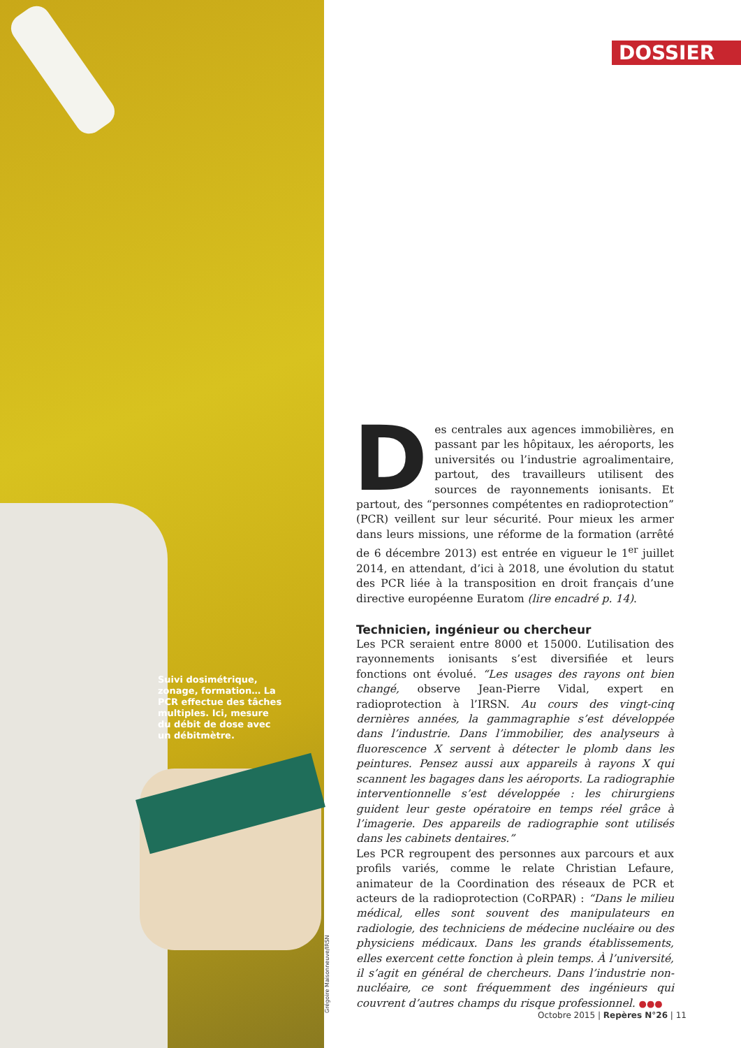DOSSIER
Suivi dosimétrique, zonage, formation… La PCR effectue des tâches multiples. Ici, mesure du débit de dose avec un débitmètre.
Grégoire Maisonneuve/IRSN
Des centrales aux agences immobilières, en passant par les hôpitaux, les aéroports, les universités ou l’industrie agroalimentaire, partout, des travailleurs utilisent des sources de rayonnements ionisants. Et partout, des “personnes compétentes en radioprotection” (PCR) veillent sur leur sécurité. Pour mieux les armer dans leurs missions, une réforme de la formation (arrêté de 6 décembre 2013) est entrée en vigueur le 1<sup>er</sup> juillet 2014, en attendant, d’ici à 2018, une évolution du statut des PCR liée à la transposition en droit français d’une directive européenne Euratom (lire encadré p. 14).
Technicien, ingénieur ou chercheur
Les PCR seraient entre 8000 et 15000. L’utilisation des rayonnements ionisants s’est diversifiée et leurs fonctions ont évolué. “Les usages des rayons ont bien changé, observe Jean-Pierre Vidal, expert en radioprotection à l’IRSN. Au cours des vingt-cinq dernières années, la gammagraphie s’est développée dans l’industrie. Dans l’immobilier, des analyseurs à fluorescence X servent à détecter le plomb dans les peintures. Pensez aussi aux appareils à rayons X qui scannent les bagages dans les aéroports. La radiographie interventionnelle s’est développée : les chirurgiens guident leur geste opératoire en temps réel grâce à l’imagerie. Des appareils de radiographie sont utilisés dans les cabinets dentaires.”
Les PCR regroupent des personnes aux parcours et aux profils variés, comme le relate Christian Lefaure, animateur de la Coordination des réseaux de PCR et acteurs de la radioprotection (CoRPAR) : “Dans le milieu médical, elles sont souvent des manipulateurs en radiologie, des techniciens de médecine nucléaire ou des physiciens médicaux. Dans les grands établissements, elles exercent cette fonction à plein temps. À l’université, il s’agit en général de chercheurs. Dans l’industrie non-nucléaire, ce sont fréquemment des ingénieurs qui couvrent d’autres champs du risque professionnel. ●●●
Octobre 2015 | Repères N°26 | 11